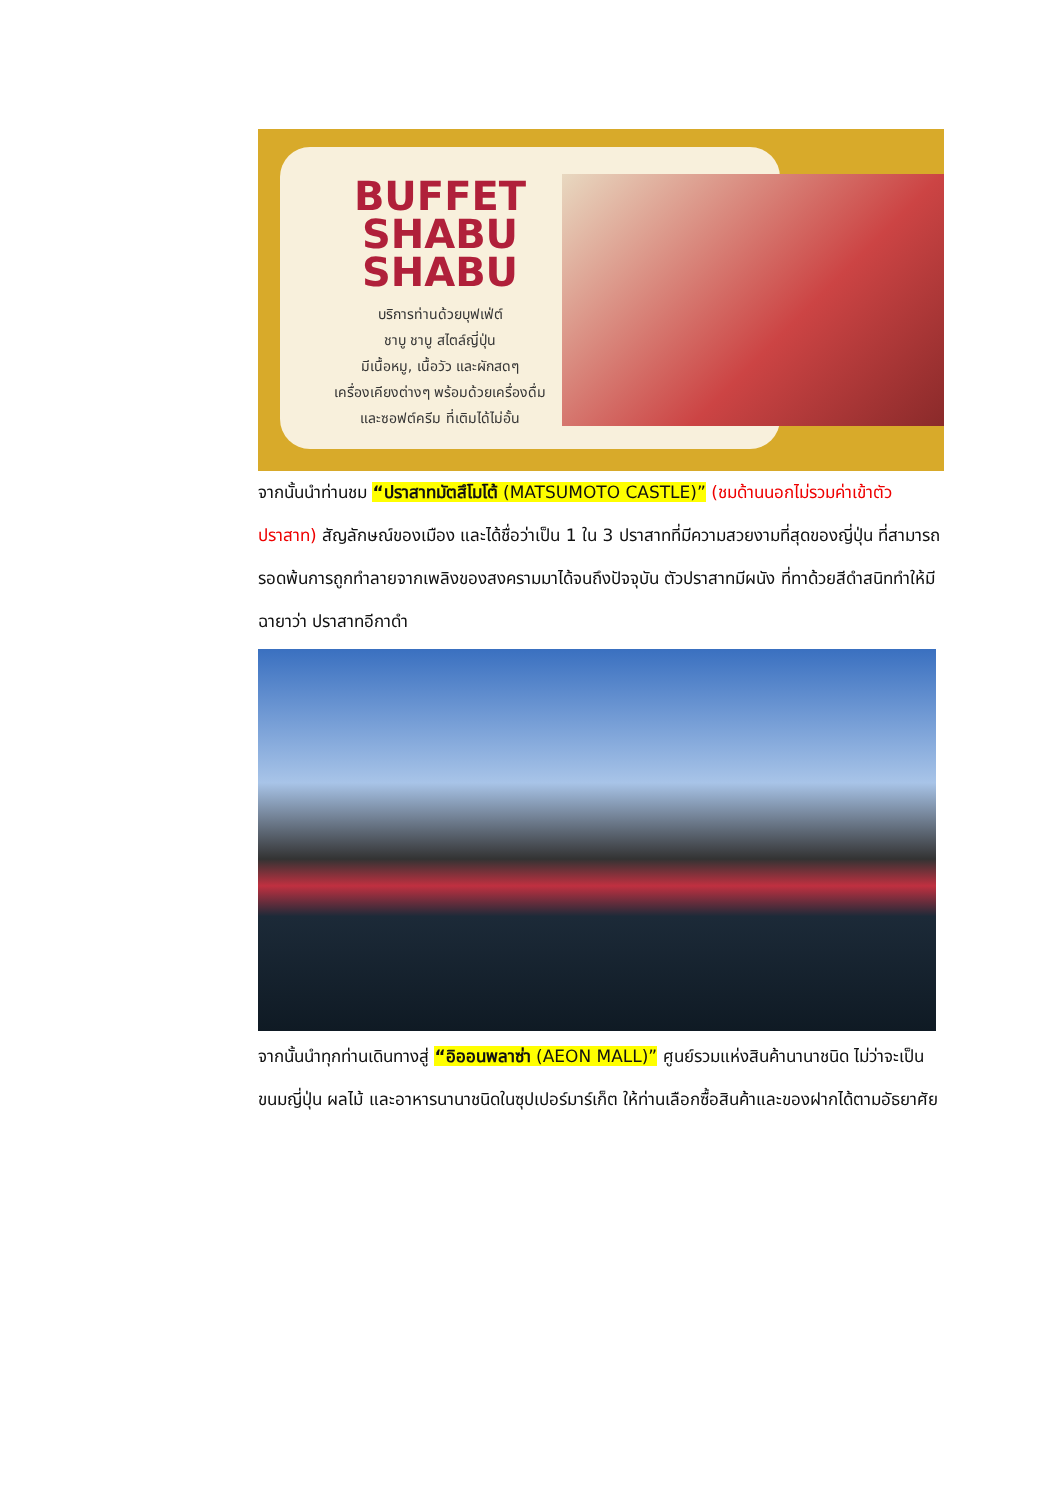BUFFET
SHABU
SHABU
บริการท่านด้วยบุฟเฟ่ต์
ชาบู ชาบู สไตล์ญี่ปุ่น
มีเนื้อหมู, เนื้อวัว และผักสดๆ
เครื่องเคียงต่างๆ พร้อมด้วยเครื่องดื่ม
และซอฟต์ครีม ที่เติมได้ไม่อั้น
จากนั้นนำท่านชม “ปราสาทมัตสึโมโต้ (MATSUMOTO CASTLE)” (ชมด้านนอกไม่รวมค่าเข้าตัวปราสาท) สัญลักษณ์ของเมือง และได้ชื่อว่าเป็น 1 ใน 3 ปราสาทที่มีความสวยงามที่สุดของญี่ปุ่น ที่สามารถรอดพ้นการถูกทำลายจากเพลิงของสงครามมาได้จนถึงปัจจุบัน ตัวปราสาทมีผนัง ที่ทาด้วยสีดำสนิททำให้มีฉายาว่า ปราสาทอีกาดำ
จากนั้นนำทุกท่านเดินทางสู่ “อิออนพลาซ่า (AEON MALL)” ศูนย์รวมแห่งสินค้านานาชนิด ไม่ว่าจะเป็นขนมญี่ปุ่น ผลไม้ และอาหารนานาชนิดในซุปเปอร์มาร์เก็ต ให้ท่านเลือกซื้อสินค้าและของฝากได้ตามอัธยาศัย